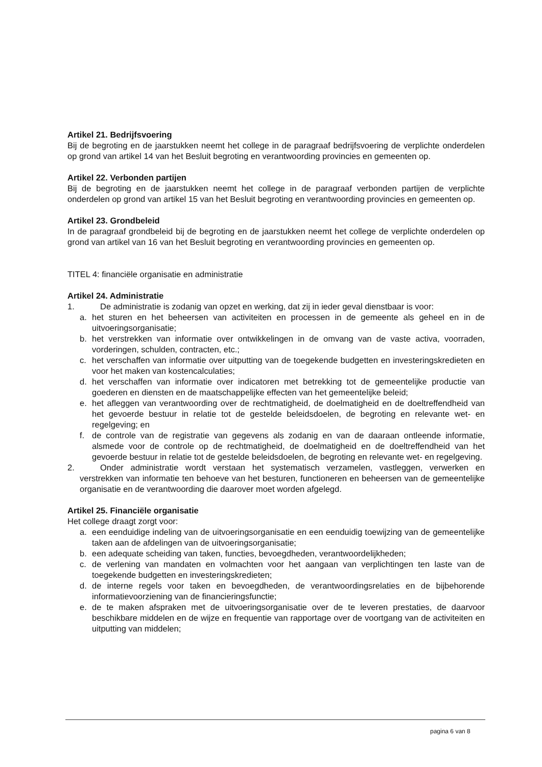Artikel 21. Bedrijfsvoering
Bij de begroting en de jaarstukken neemt het college in de paragraaf bedrijfsvoering de verplichte onderdelen op grond van artikel 14 van het Besluit begroting en verantwoording provincies en gemeenten op.
Artikel 22. Verbonden partijen
Bij de begroting en de jaarstukken neemt het college in de paragraaf verbonden partijen de verplichte onderdelen op grond van artikel 15 van het Besluit begroting en verantwoording provincies en gemeenten op.
Artikel 23. Grondbeleid
In de paragraaf grondbeleid bij de begroting en de jaarstukken neemt het college de verplichte onderdelen op grond van artikel van 16 van het Besluit begroting en verantwoording provincies en gemeenten op.
TITEL 4: financiële organisatie en administratie
Artikel 24. Administratie
1. De administratie is zodanig van opzet en werking, dat zij in ieder geval dienstbaar is voor:
a. het sturen en het beheersen van activiteiten en processen in de gemeente als geheel en in de uitvoeringsorganisatie;
b. het verstrekken van informatie over ontwikkelingen in de omvang van de vaste activa, voorraden, vorderingen, schulden, contracten, etc.;
c. het verschaffen van informatie over uitputting van de toegekende budgetten en investeringskredieten en voor het maken van kostencalculaties;
d. het verschaffen van informatie over indicatoren met betrekking tot de gemeentelijke productie van goederen en diensten en de maatschappelijke effecten van het gemeentelijke beleid;
e. het afleggen van verantwoording over de rechtmatigheid, de doelmatigheid en de doeltreffendheid van het gevoerde bestuur in relatie tot de gestelde beleidsdoelen, de begroting en relevante wet- en regelgeving; en
f. de controle van de registratie van gegevens als zodanig en van de daaraan ontleende informatie, alsmede voor de controle op de rechtmatigheid, de doelmatigheid en de doeltreffendheid van het gevoerde bestuur in relatie tot de gestelde beleidsdoelen, de begroting en relevante wet- en regelgeving.
2. Onder administratie wordt verstaan het systematisch verzamelen, vastleggen, verwerken en verstrekken van informatie ten behoeve van het besturen, functioneren en beheersen van de gemeentelijke organisatie en de verantwoording die daarover moet worden afgelegd.
Artikel 25. Financiële organisatie
Het college draagt zorgt voor:
a. een eenduidige indeling van de uitvoeringsorganisatie en een eenduidig toewijzing van de gemeentelijke taken aan de afdelingen van de uitvoeringsorganisatie;
b. een adequate scheiding van taken, functies, bevoegdheden, verantwoordelijkheden;
c. de verlening van mandaten en volmachten voor het aangaan van verplichtingen ten laste van de toegekende budgetten en investeringskredieten;
d. de interne regels voor taken en bevoegdheden, de verantwoordingsrelaties en de bijbehorende informatievoorziening van de financieringsfunctie;
e. de te maken afspraken met de uitvoeringsorganisatie over de te leveren prestaties, de daarvoor beschikbare middelen en de wijze en frequentie van rapportage over de voortgang van de activiteiten en uitputting van middelen;
pagina 6 van 8